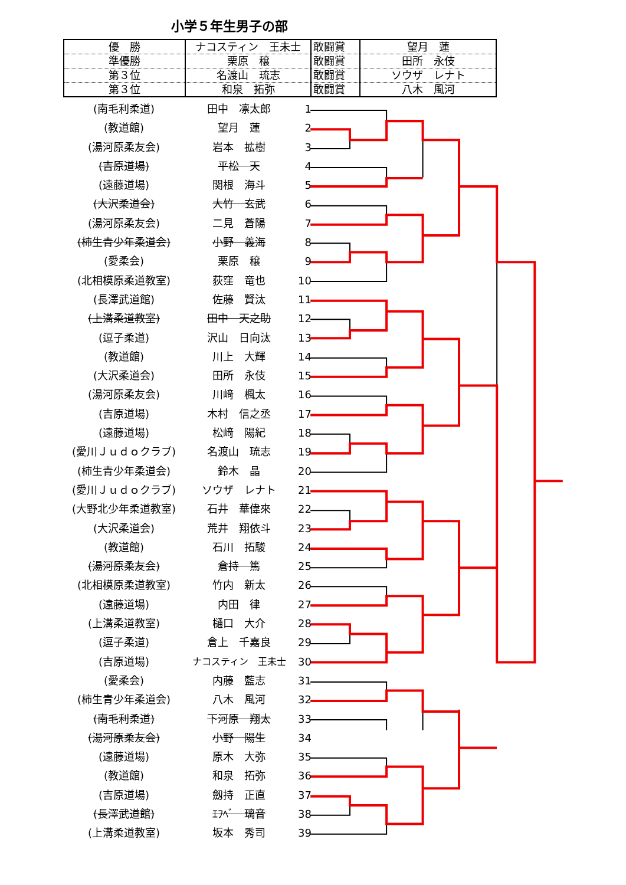小学５年生男子の部
| 優 勝 | ナコスティン 王未士 | 敢闘賞 | 望月 蓮 |
| 準優勝 | 栗原 穣 | 敢闘賞 | 田所 永伎 |
| 第３位 | 名渡山 琉志 | 敢闘賞 | ソウザ レナト |
| 第３位 | 和泉 拓弥 | 敢闘賞 | 八木 風河 |
(南毛利柔道) 田中　凛太郎 1
(教道館) 望月　蓮 2
(湯河原柔友会) 岩本　拡樹 3
(吉原道場) 平松　天 4
(遠藤道場) 関根　海斗 5
(大沢柔道会) 大竹　玄武 6
(湯河原柔友会) 二見　蒼陽 7
(柿生青少年柔道会) 小野　義海 8
(愛柔会) 栗原　穣 9
(北相模原柔道教室) 荻窪　竜也 10
(長澤武道館) 佐藤　賢汰 11
(上溝柔道教室) 田中　天之助 12
(逗子柔道) 沢山　日向汰 13
(教道館) 川上　大輝 14
(大沢柔道会) 田所　永伎 15
(湯河原柔友会) 川﨑　楓太 16
(吉原道場) 木村　信之丞 17
(遠藤道場) 松﨑　陽紀 18
(愛川Ｊｕｄｏクラブ) 名渡山　琉志 19
(柿生青少年柔道会) 鈴木　晶 20
(愛川Ｊｕｄｏクラブ) ソウザ　レナト 21
(大野北少年柔道教室) 石井　華偉來 22
(大沢柔道会) 荒井　翔依斗 23
(教道館) 石川　拓駿 24
(湯河原柔友会) 倉持　篤 25
(北相模原柔道教室) 竹内　新太 26
(遠藤道場) 内田　律 27
(上溝柔道教室) 樋口　大介 28
(逗子柔道) 倉上　千嘉良 29
(吉原道場) ナコスティン　王未士 30
(愛柔会) 内藤　藍志 31
(柿生青少年柔道会) 八木　風河 32
(南毛利柔道) 下河原　翔太 33
(湯河原柔友会) 小野　陽生 34
(遠藤道場) 原木　大弥 35
(教道館) 和泉　拓弥 36
(吉原道場) 劔持　正直 37
(長澤武道館) ｴﾌﾍﾞ　璃音 38
(上溝柔道教室) 坂本　秀司 39